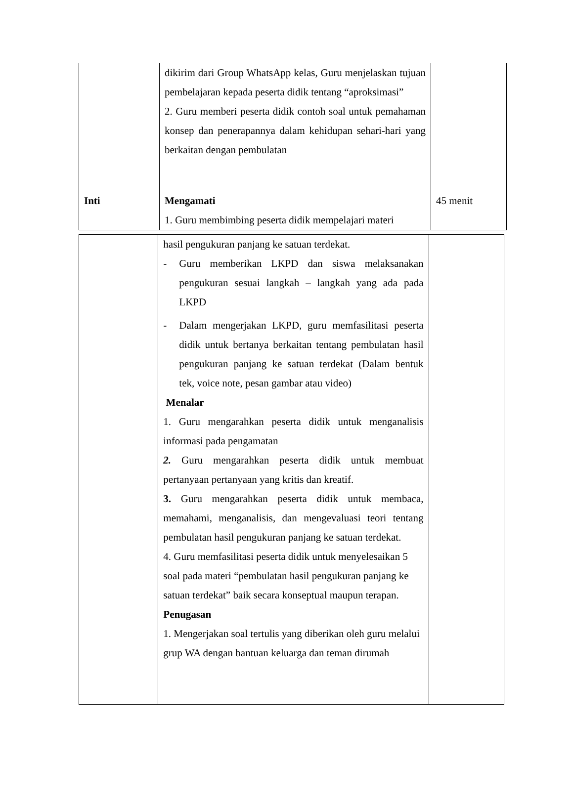| | dikirim dari Group WhatsApp kelas, Guru menjelaskan tujuan pembelajaran kepada peserta didik tentang “aproksimasi” 2. Guru memberi peserta didik contoh soal untuk pemahaman konsep dan penerapannya dalam kehidupan sehari-hari yang berkaitan dengan pembulatan | |
| Inti | Mengamati 1. Guru membimbing peserta didik mempelajari materi | 45 menit |
| | hasil pengukuran panjang ke satuan terdekat. - Guru memberikan LKPD dan siswa melaksanakan pengukuran sesuai langkah – langkah yang ada pada LKPD - Dalam mengerjakan LKPD, guru memfasilitasi peserta didik untuk bertanya berkaitan tentang pembulatan hasil pengukuran panjang ke satuan terdekat (Dalam bentuk tek, voice note, pesan gambar atau video) Menalar 1. Guru mengarahkan peserta didik untuk menganalisis informasi pada pengamatan 2. Guru mengarahkan peserta didik untuk membuat pertanyaan pertanyaan yang kritis dan kreatif. 3. Guru mengarahkan peserta didik untuk membaca, memahami, menganalisis, dan mengevaluasi teori tentang pembulatan hasil pengukuran panjang ke satuan terdekat. 4. Guru memfasilitasi peserta didik untuk menyelesaikan 5 soal pada materi “pembulatan hasil pengukuran panjang ke satuan terdekat” baik secara konseptual maupun terapan. Penugasan 1. Mengerjakan soal tertulis yang diberikan oleh guru melalui grup WA dengan bantuan keluarga dan teman dirumah | |